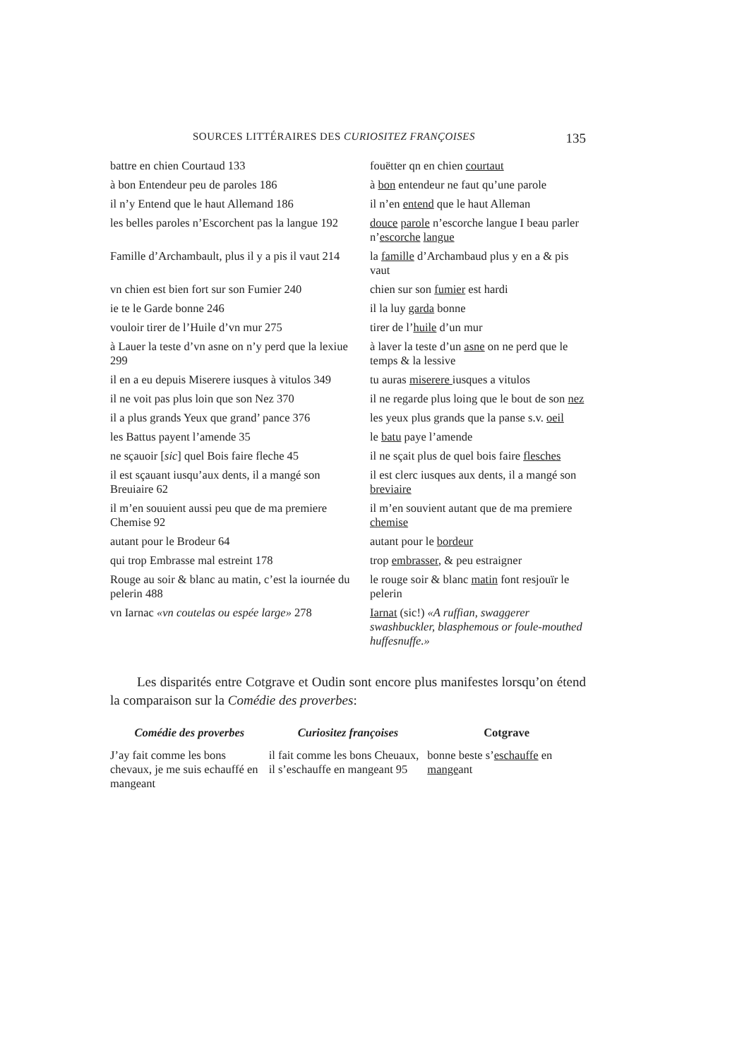SOURCES LITTÉRAIRES DES CURIOSITEZ FRANÇOISES 135
| battre en chien Courtaud 133 | fouëtter qn en chien courtaut |
| à bon Entendeur peu de paroles 186 | à bon entendeur ne faut qu’une parole |
| il n’y Entend que le haut Allemand 186 | il n’en entend que le haut Alleman |
| les belles paroles n’Escorchent pas la langue 192 | douce parole n’escorche langue I beau parler n’ escorche langue |
| Famille d’Archambault, plus il y a pis il vaut 214 | la famille d’Archambaud plus y en a & pis vaut |
| vn chien est bien fort sur son Fumier 240 | chien sur son fumier est hardi |
| ie te le Garde bonne 246 | il la luy garda bonne |
| vouloir tirer de l’Huile d’vn mur 275 | tirer de l’ huile d’un mur |
| à Lauer la teste d’vn asne on n’y perd que la lexiue 299 | à laver la teste d’un asne on ne perd que le temps & la lessive |
| il en a eu depuis Miserere iusques à vitulos 349 | tu auras miserere iusques a vitulos |
| il ne voit pas plus loin que son Nez 370 | il ne regarde plus loing que le bout de son nez |
| il a plus grands Yeux que grand’ pance 376 | les yeux plus grands que la panse s.v. oeil |
| les Battus payent l’amende 35 | le batu paye l’amende |
| ne sçauoir [ sic ] quel Bois faire fleche 45 | il ne sçait plus de quel bois faire flesches |
| il est sçauant iusqu’aux dents, il a mangé son Breuiaire 62 | il est clerc iusques aux dents, il a mangé son breviaire |
| il m’en souuient aussi peu que de ma premiere Chemise 92 | il m’en souvient autant que de ma premiere chemise |
| autant pour le Brodeur 64 | autant pour le bordeur |
| qui trop Embrasse mal estreint 178 | trop embrasser , & peu estraigner |
| Rouge au soir & blanc au matin, c’est la iournée du pelerin 488 | le rouge soir & blanc matin font resjouïr le pelerin |
| vn Iarnac «vn coutelas ou espée large» 278 | Iarnat (sic!) «A ruffian, swaggerer swashbuckler, blasphemous or foule-mouthed huffesnuffe.» |
Les disparités entre Cotgrave et Oudin sont encore plus manifestes lorsqu’on étend la comparaison sur la Comédie des proverbes:
| Comédie des proverbes | Curiositez françoises | Cotgrave |
| --- | --- | --- |
| J’ay fait comme les bons chevaux, je me suis echauffé en mangeant | il fait comme les bons Cheuaux, il s’eschauffe en mangeant 95 | bonne beste s’ eschauffe en mange ant |